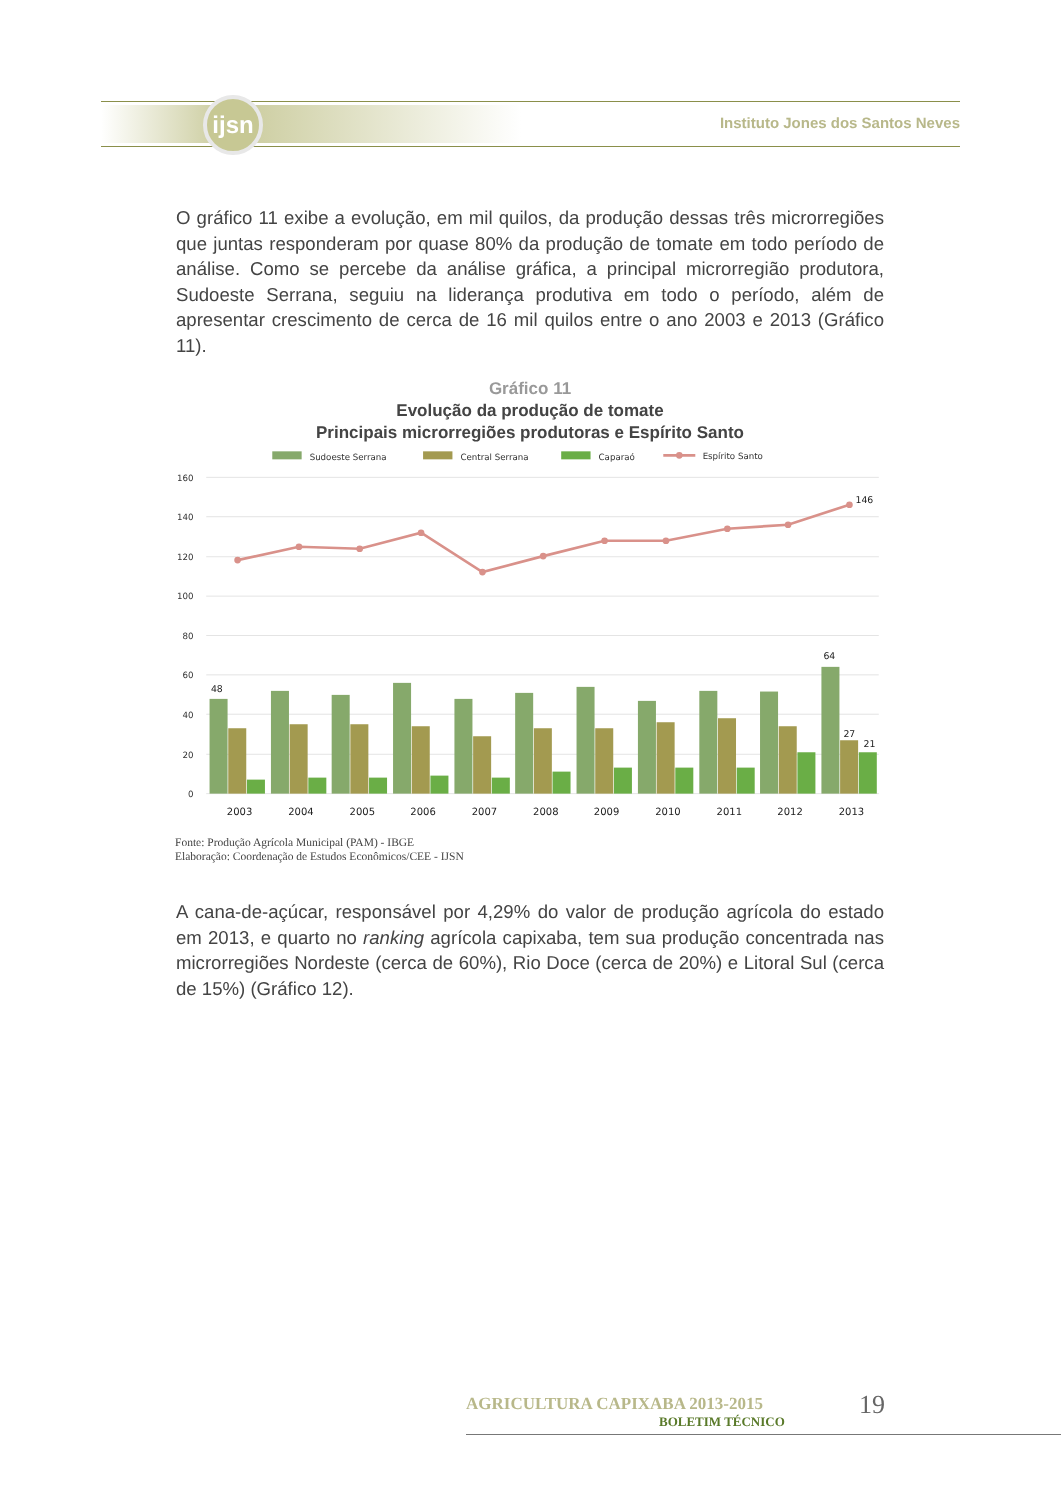ijsn
Instituto Jones dos Santos Neves
O gráfico 11 exibe a evolução, em mil quilos, da produção dessas três microrregiões que juntas responderam por quase 80% da produção de tomate em todo período de análise. Como se percebe da análise gráfica, a principal microrregião produtora, Sudoeste Serrana, seguiu na liderança produtiva em todo o período, além de apresentar crescimento de cerca de 16 mil quilos entre o ano 2003 e 2013 (Gráfico 11).
Gráfico 11
Evolução da produção de tomate
Principais microrregiões produtoras e Espírito Santo
Sudoeste Serrana
Central Serrana
Caparaó
Espírito Santo
160
140
120
100
80
60
40
20
0
48
64
27
21
146
2003
2004
2005
2006
2007
2008
2009
2010
2011
2012
2013
Fonte: Produção Agrícola Municipal (PAM) - IBGE
Elaboração: Coordenação de Estudos Econômicos/CEE - IJSN
A cana-de-açúcar, responsável por 4,29% do valor de produção agrícola do estado em 2013, e quarto no ranking agrícola capixaba, tem sua produção concentrada nas microrregiões Nordeste (cerca de 60%), Rio Doce (cerca de 20%) e Litoral Sul (cerca de 15%) (Gráfico 12).
AGRICULTURA CAPIXABA 2013-2015
BOLETIM TÉCNICO
19